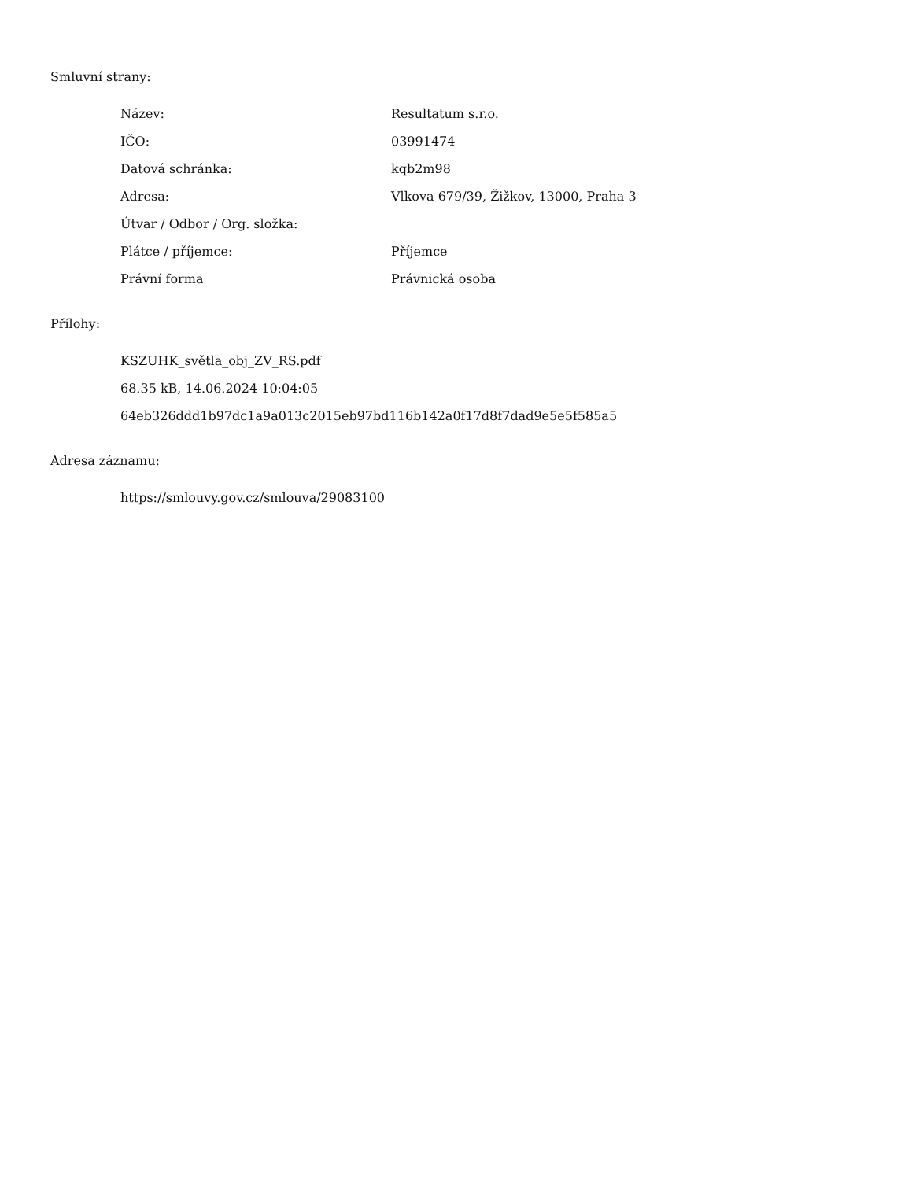Smluvní strany:
| Název: | Resultatum s.r.o. |
| IČO: | 03991474 |
| Datová schránka: | kqb2m98 |
| Adresa: | Vlkova 679/39, Žižkov, 13000, Praha 3 |
| Útvar / Odbor / Org. složka: | |
| Plátce / příjemce: | Příjemce |
| Právní forma | Právnická osoba |
Přílohy:
KSZUHK_světla_obj_ZV_RS.pdf
68.35 kB, 14.06.2024 10:04:05
64eb326ddd1b97dc1a9a013c2015eb97bd116b142a0f17d8f7dad9e5e5f585a5
Adresa záznamu:
https://smlouvy.gov.cz/smlouva/29083100